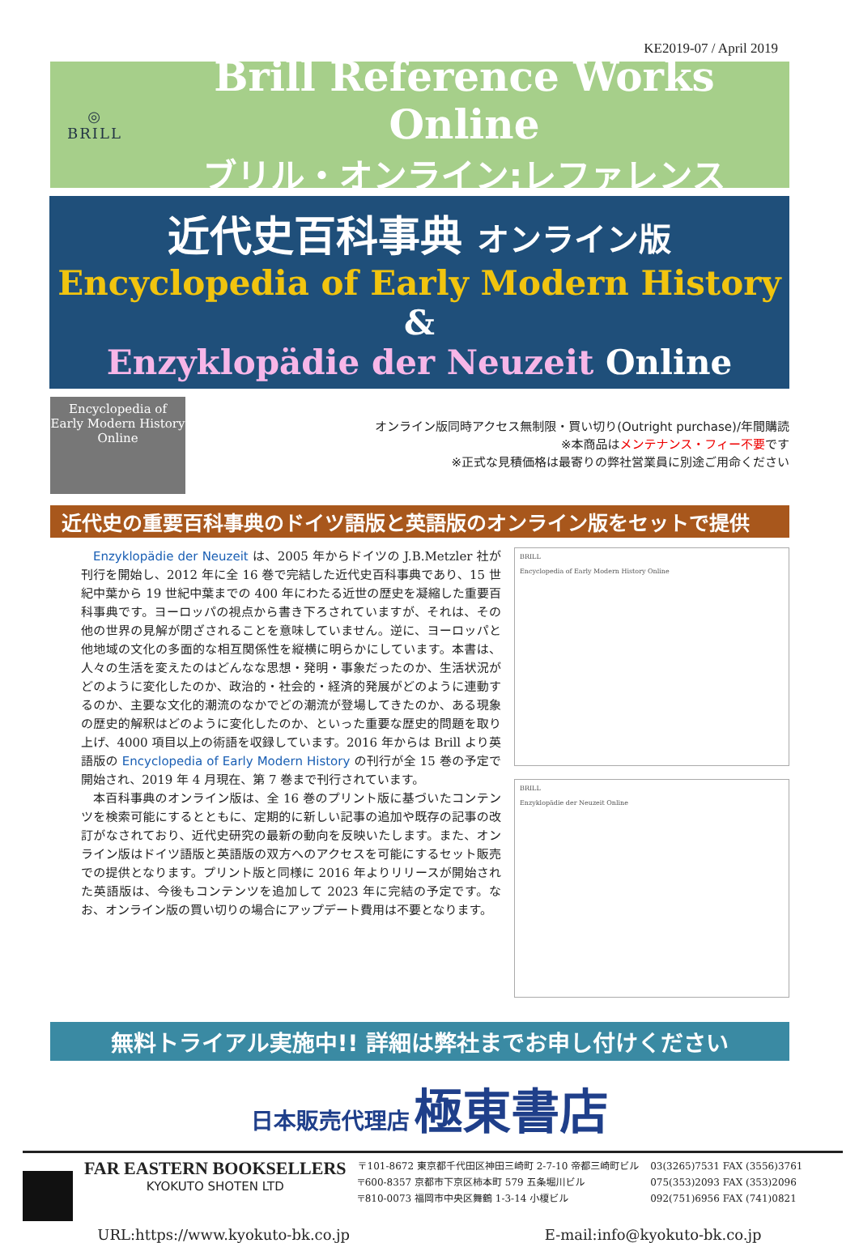KE2019-07 / April 2019
◎
BRILL
Brill Reference Works Online
ブリル・オンライン:レファレンス
近代史百科事典 オンライン版
Encyclopedia of Early Modern History &
Enzyklopädie der Neuzeit Online
Encyclopedia of
Early Modern History
Online
オンライン版同時アクセス無制限・買い切り(Outright purchase)/年間購読
※本商品はメンテナンス・フィー不要です
※正式な見積価格は最寄りの弊社営業員に別途ご用命ください
近代史の重要百科事典のドイツ語版と英語版のオンライン版をセットで提供
Enzyklopädie der Neuzeit は、2005 年からドイツの J.B.Metzler 社が刊行を開始し、2012 年に全 16 巻で完結した近代史百科事典であり、15 世紀中葉から 19 世紀中葉までの 400 年にわたる近世の歴史を凝縮した重要百科事典です。ヨーロッパの視点から書き下ろされていますが、それは、その他の世界の見解が閉ざされることを意味していません。逆に、ヨーロッパと他地域の文化の多面的な相互関係性を縦横に明らかにしています。本書は、人々の生活を変えたのはどんなな思想・発明・事象だったのか、生活状況がどのように変化したのか、政治的・社会的・経済的発展がどのように連動するのか、主要な文化的潮流のなかでどの潮流が登場してきたのか、ある現象の歴史的解釈はどのように変化したのか、といった重要な歴史的問題を取り上げ、4000 項目以上の術語を収録しています。2016 年からは Brill より英語版の Encyclopedia of Early Modern History の刊行が全 15 巻の予定で開始され、2019 年 4 月現在、第 7 巻まで刊行されています。
本百科事典のオンライン版は、全 16 巻のプリント版に基づいたコンテンツを検索可能にするとともに、定期的に新しい記事の追加や既存の記事の改訂がなされており、近代史研究の最新の動向を反映いたします。また、オンライン版はドイツ語版と英語版の双方へのアクセスを可能にするセット販売での提供となります。プリント版と同様に 2016 年よりリリースが開始された英語版は、今後もコンテンツを追加して 2023 年に完結の予定です。なお、オンライン版の買い切りの場合にアップデート費用は不要となります。
BRILL
Encyclopedia of Early Modern History Online
BRILL
Enzyklopädie der Neuzeit Online
無料トライアル実施中!! 詳細は弊社までお申し付けください
日本販売代理店 極東書店
FAR EASTERN BOOKSELLERS
KYOKUTO SHOTEN LTD
〒101-8672 東京都千代田区神田三崎町 2-7-10 帝都三崎町ビル
〒600-8357 京都市下京区柿本町 579 五条堀川ビル
〒810-0073 福岡市中央区舞鶴 1-3-14 小榎ビル
03(3265)7531 FAX (3556)3761
075(353)2093 FAX (353)2096
092(751)6956 FAX (741)0821
URL:https://www.kyokuto-bk.co.jp E-mail:info@kyokuto-bk.co.jp